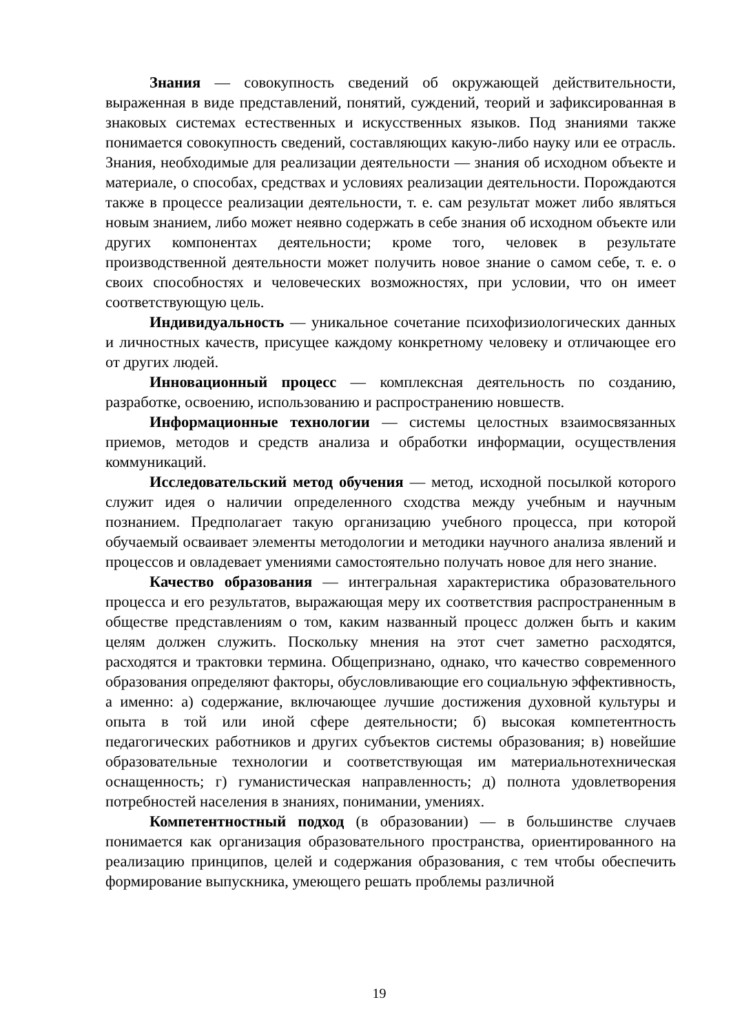Знания — совокупность сведений об окружающей действительности, выраженная в виде представлений, понятий, суждений, теорий и зафиксированная в знаковых системах естественных и искусственных языков. Под знаниями также понимается совокупность сведений, составляющих какую-либо науку или ее отрасль. Знания, необходимые для реализации деятельности — знания об исходном объекте и материале, о способах, средствах и условиях реализации деятельности. Порождаются также в процессе реализации деятельности, т. е. сам результат может либо являться новым знанием, либо может неявно содержать в себе знания об исходном объекте или других компонентах деятельности; кроме того, человек в результате производственной деятельности может получить новое знание о самом себе, т. е. о своих способностях и человеческих возможностях, при условии, что он имеет соответствующую цель.
Индивидуальность — уникальное сочетание психофизиологических данных и личностных качеств, присущее каждому конкретному человеку и отличающее его от других людей.
Инновационный процесс — комплексная деятельность по созданию, разработке, освоению, использованию и распространению новшеств.
Информационные технологии — системы целостных взаимосвязанных приемов, методов и средств анализа и обработки информации, осуществления коммуникаций.
Исследовательский метод обучения — метод, исходной посылкой которого служит идея о наличии определенного сходства между учебным и научным познанием. Предполагает такую организацию учебного процесса, при которой обучаемый осваивает элементы методологии и методики научного анализа явлений и процессов и овладевает умениями самостоятельно получать новое для него знание.
Качество образования — интегральная характеристика образовательного процесса и его результатов, выражающая меру их соответствия распространенным в обществе представлениям о том, каким названный процесс должен быть и каким целям должен служить. Поскольку мнения на этот счет заметно расходятся, расходятся и трактовки термина. Общепризнано, однако, что качество современного образования определяют факторы, обусловливающие его социальную эффективность, а именно: а) содержание, включающее лучшие достижения духовной культуры и опыта в той или иной сфере деятельности; б) высокая компетентность педагогических работников и других субъектов системы образования; в) новейшие образовательные технологии и соответствующая им материальнотехническая оснащенность; г) гуманистическая направленность; д) полнота удовлетворения потребностей населения в знаниях, понимании, умениях.
Компетентностный подход (в образовании) — в большинстве случаев понимается как организация образовательного пространства, ориентированного на реализацию принципов, целей и содержания образования, с тем чтобы обеспечить формирование выпускника, умеющего решать проблемы различной
19